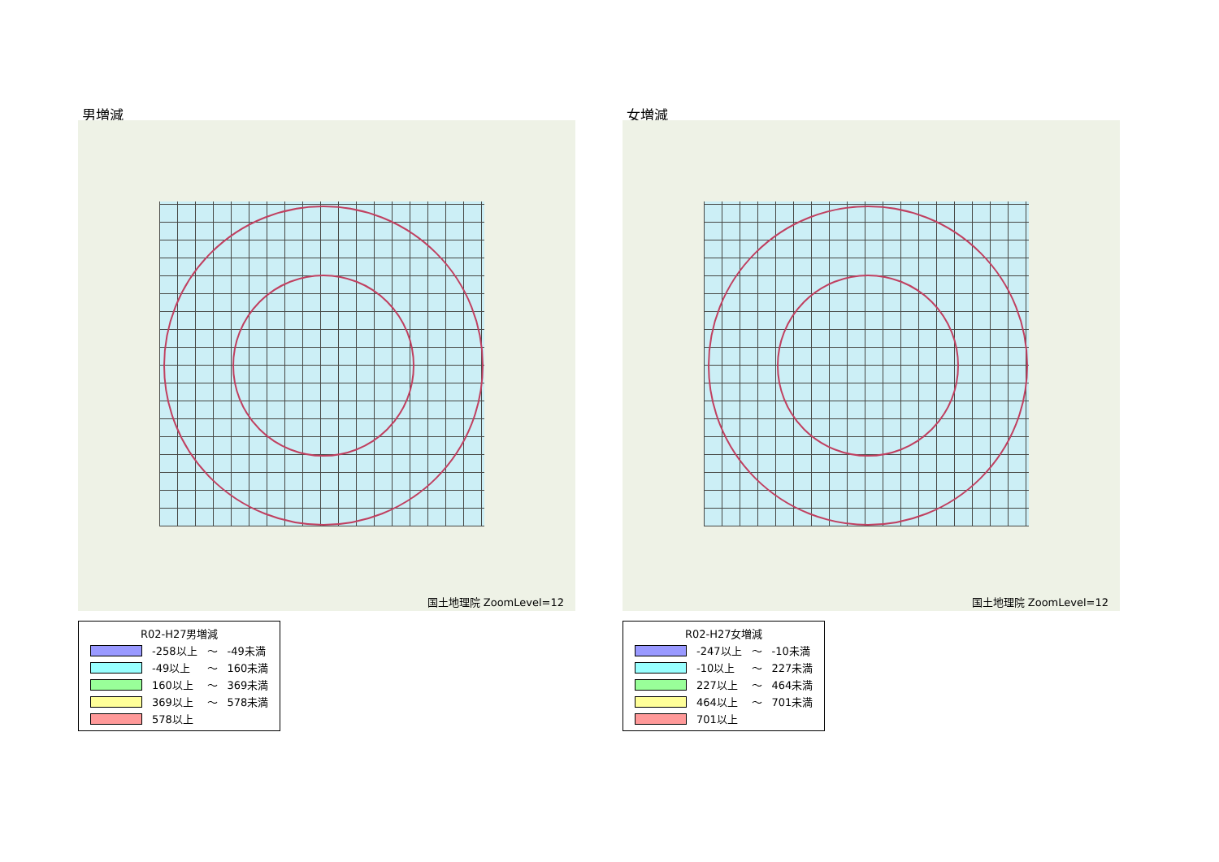男増減
国土地理院 ZoomLevel=12
| R02-H27男増減 | | | |
| | -258以上 | ～ | -49未満 |
| | -49以上 | ～ | 160未満 |
| | 160以上 | ～ | 369未満 |
| | 369以上 | ～ | 578未満 |
| | 578以上 | | |
女増減
国土地理院 ZoomLevel=12
| R02-H27女増減 | | | |
| | -247以上 | ～ | -10未満 |
| | -10以上 | ～ | 227未満 |
| | 227以上 | ～ | 464未満 |
| | 464以上 | ～ | 701未満 |
| | 701以上 | | |